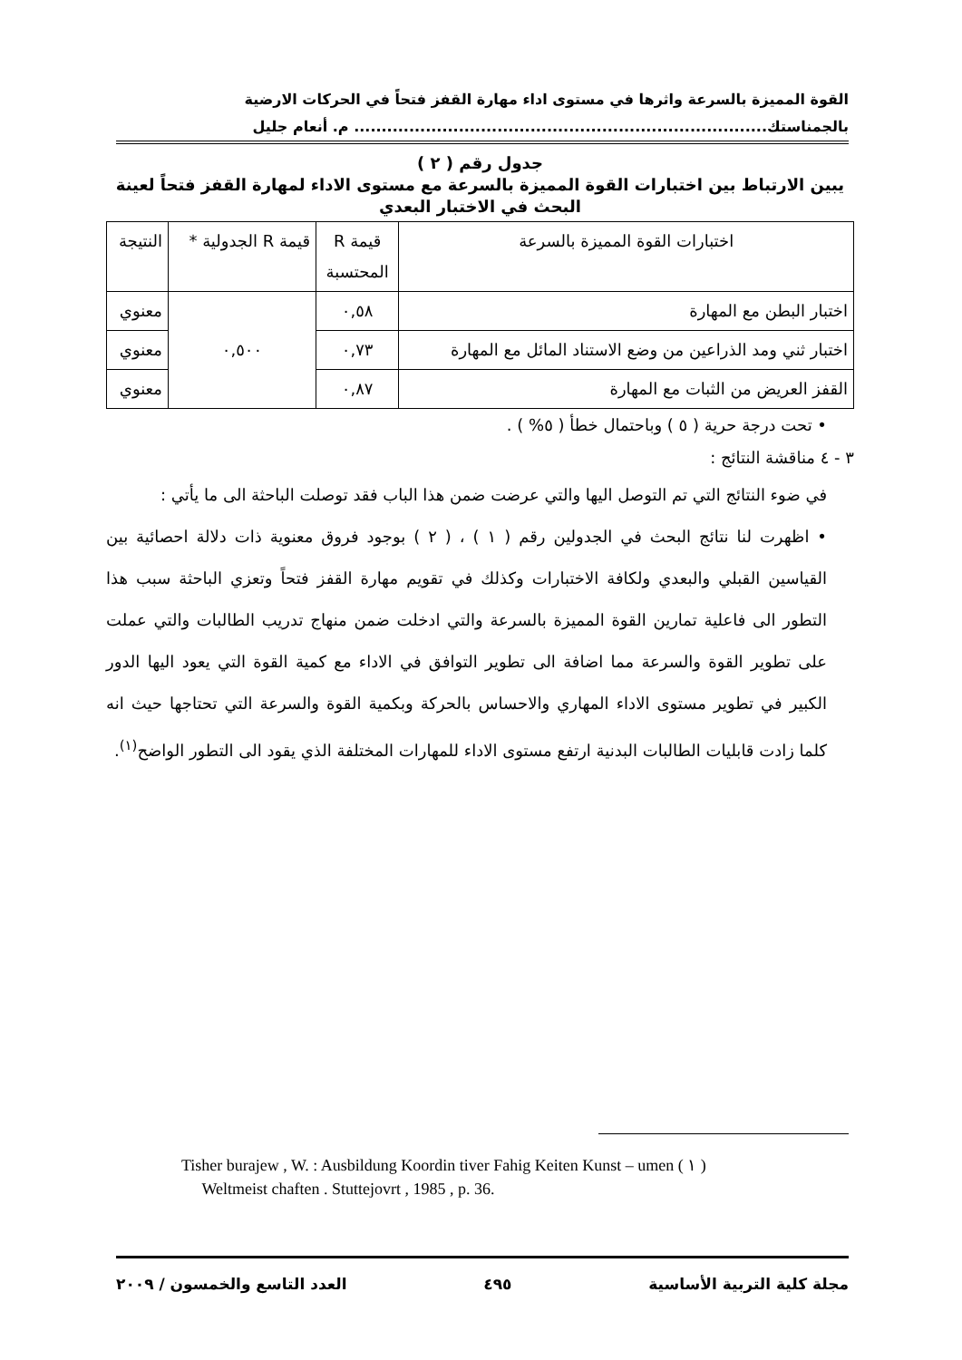القوة المميزة بالسرعة واثرها في مستوى اداء مهارة القفز فتحاً في الحركات الارضية
بالجمناستك........................................................................... م. أنعام جليل
جدول رقم ( ٢ )
يبين الارتباط بين اختبارات القوة المميزة بالسرعة مع مستوى الاداء لمهارة القفز فتحاً لعينة البحث في الاختبار البعدي
| اختبارات القوة المميزة بالسرعة | قيمة R المحتسبة | قيمة R الجدولية * | النتيجة |
| اختبار البطن مع المهارة | ٠,٥٨ | ٠,٥٠٠ | معنوي |
| اختبار ثني ومد الذراعين من وضع الاستناد المائل مع المهارة | ٠,٧٣ | | معنوي |
| القفز العريض من الثبات مع المهارة | ٠,٨٧ | | معنوي |
• تحت درجة حرية ( ٥ ) وباحتمال خطأ ( ٥% ) .
٣ - ٤ مناقشة النتائج :
في ضوء النتائج التي تم التوصل اليها والتي عرضت ضمن هذا الباب فقد توصلت الباحثة الى ما يأتي :
• اظهرت لنا نتائج البحث في الجدولين رقم ( ١ ) ، ( ٢ ) بوجود فروق معنوية ذات دلالة احصائية بين القياسين القبلي والبعدي ولكافة الاختبارات وكذلك في تقويم مهارة القفز فتحاً وتعزي الباحثة سبب هذا التطور الى فاعلية تمارين القوة المميزة بالسرعة والتي ادخلت ضمن منهاج تدريب الطالبات والتي عملت على تطوير القوة والسرعة مما اضافة الى تطوير التوافق في الاداء مع كمية القوة التي يعود اليها الدور الكبير في تطوير مستوى الاداء المهاري والاحساس بالحركة وبكمية القوة والسرعة التي تحتاجها حيث انه كلما زادت قابليات الطالبات البدنية ارتفع مستوى الاداء للمهارات المختلفة الذي يقود الى التطور الواضح<sup>(١)</sup>.
Tisher burajew , W. : Ausbildung Koordin tiver Fahig Keiten Kunst – umen ( ١ )
Weltmeist chaften . Stuttejovrt , 1985 , p. 36.
مجلة كلية التربية الأساسية ٤٩٥ العدد التاسع والخمسون / ٢٠٠٩